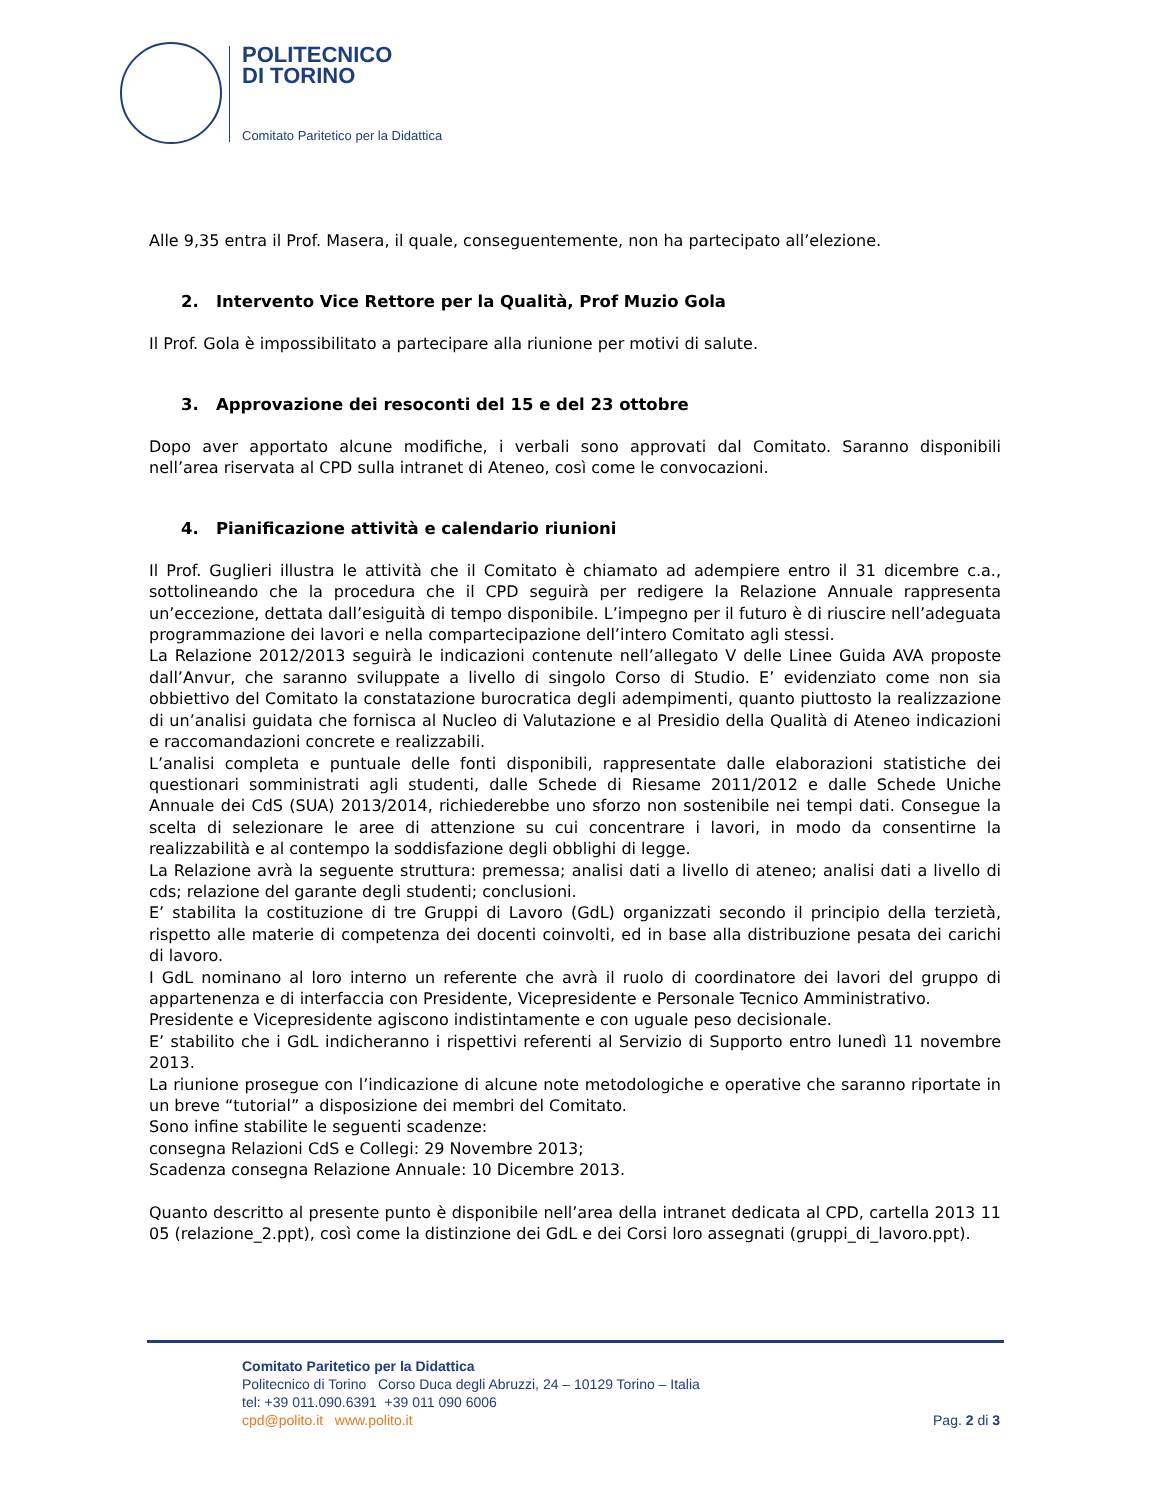POLITECNICO
DI TORINO
Comitato Paritetico per la Didattica
Alle 9,35 entra il Prof. Masera, il quale, conseguentemente, non ha partecipato all’elezione.
2. Intervento Vice Rettore per la Qualità, Prof Muzio Gola
Il Prof. Gola è impossibilitato a partecipare alla riunione per motivi di salute.
3. Approvazione dei resoconti del 15 e del 23 ottobre
Dopo aver apportato alcune modifiche, i verbali sono approvati dal Comitato. Saranno disponibili nell’area riservata al CPD sulla intranet di Ateneo, così come le convocazioni.
4. Pianificazione attività e calendario riunioni
Il Prof. Guglieri illustra le attività che il Comitato è chiamato ad adempiere entro il 31 dicembre c.a., sottolineando che la procedura che il CPD seguirà per redigere la Relazione Annuale rappresenta un’eccezione, dettata dall’esiguità di tempo disponibile. L’impegno per il futuro è di riuscire nell’adeguata programmazione dei lavori e nella compartecipazione dell’intero Comitato agli stessi.
La Relazione 2012/2013 seguirà le indicazioni contenute nell’allegato V delle Linee Guida AVA proposte dall’Anvur, che saranno sviluppate a livello di singolo Corso di Studio. E’ evidenziato come non sia obbiettivo del Comitato la constatazione burocratica degli adempimenti, quanto piuttosto la realizzazione di un’analisi guidata che fornisca al Nucleo di Valutazione e al Presidio della Qualità di Ateneo indicazioni e raccomandazioni concrete e realizzabili.
L’analisi completa e puntuale delle fonti disponibili, rappresentate dalle elaborazioni statistiche dei questionari somministrati agli studenti, dalle Schede di Riesame 2011/2012 e dalle Schede Uniche Annuale dei CdS (SUA) 2013/2014, richiederebbe uno sforzo non sostenibile nei tempi dati. Consegue la scelta di selezionare le aree di attenzione su cui concentrare i lavori, in modo da consentirne la realizzabilità e al contempo la soddisfazione degli obblighi di legge.
La Relazione avrà la seguente struttura: premessa; analisi dati a livello di ateneo; analisi dati a livello di cds; relazione del garante degli studenti; conclusioni.
E’ stabilita la costituzione di tre Gruppi di Lavoro (GdL) organizzati secondo il principio della terzietà, rispetto alle materie di competenza dei docenti coinvolti, ed in base alla distribuzione pesata dei carichi di lavoro.
I GdL nominano al loro interno un referente che avrà il ruolo di coordinatore dei lavori del gruppo di appartenenza e di interfaccia con Presidente, Vicepresidente e Personale Tecnico Amministrativo.
Presidente e Vicepresidente agiscono indistintamente e con uguale peso decisionale.
E’ stabilito che i GdL indicheranno i rispettivi referenti al Servizio di Supporto entro lunedì 11 novembre 2013.
La riunione prosegue con l’indicazione di alcune note metodologiche e operative che saranno riportate in un breve “tutorial” a disposizione dei membri del Comitato.
Sono infine stabilite le seguenti scadenze:
consegna Relazioni CdS e Collegi: 29 Novembre 2013;
Scadenza consegna Relazione Annuale: 10 Dicembre 2013.
Quanto descritto al presente punto è disponibile nell’area della intranet dedicata al CPD, cartella 2013 11 05 (relazione_2.ppt), così come la distinzione dei GdL e dei Corsi loro assegnati (gruppi_di_lavoro.ppt).
Comitato Paritetico per la Didattica
Politecnico di Torino Corso Duca degli Abruzzi, 24 – 10129 Torino – Italia
tel: +39 011.090.6391 +39 011 090 6006
cpd@polito.it www.polito.it
Pag. 2 di 3